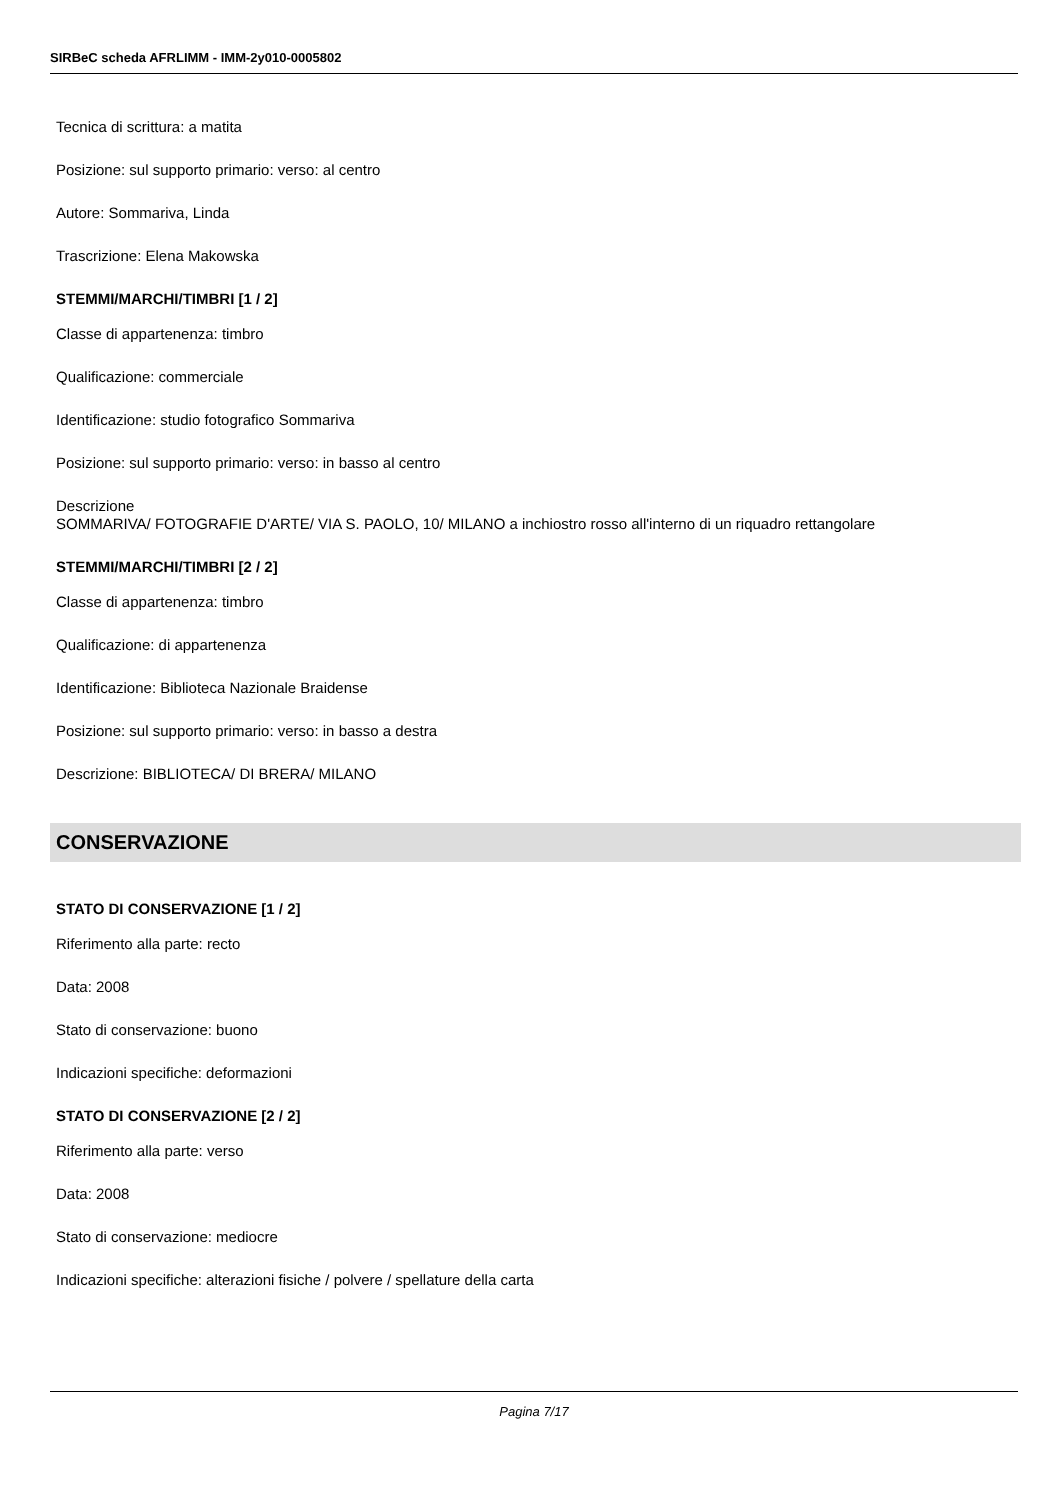SIRBeC scheda AFRLIMM - IMM-2y010-0005802
Tecnica di scrittura: a matita
Posizione: sul supporto primario: verso: al centro
Autore: Sommariva, Linda
Trascrizione: Elena Makowska
STEMMI/MARCHI/TIMBRI [1 / 2]
Classe di appartenenza: timbro
Qualificazione: commerciale
Identificazione: studio fotografico Sommariva
Posizione: sul supporto primario: verso: in basso al centro
Descrizione
SOMMARIVA/ FOTOGRAFIE D'ARTE/ VIA S. PAOLO, 10/ MILANO a inchiostro rosso all'interno di un riquadro rettangolare
STEMMI/MARCHI/TIMBRI [2 / 2]
Classe di appartenenza: timbro
Qualificazione: di appartenenza
Identificazione: Biblioteca Nazionale Braidense
Posizione: sul supporto primario: verso: in basso a destra
Descrizione: BIBLIOTECA/ DI BRERA/ MILANO
CONSERVAZIONE
STATO DI CONSERVAZIONE [1 / 2]
Riferimento alla parte: recto
Data: 2008
Stato di conservazione: buono
Indicazioni specifiche: deformazioni
STATO DI CONSERVAZIONE [2 / 2]
Riferimento alla parte: verso
Data: 2008
Stato di conservazione: mediocre
Indicazioni specifiche: alterazioni fisiche / polvere / spellature della carta
Pagina 7/17